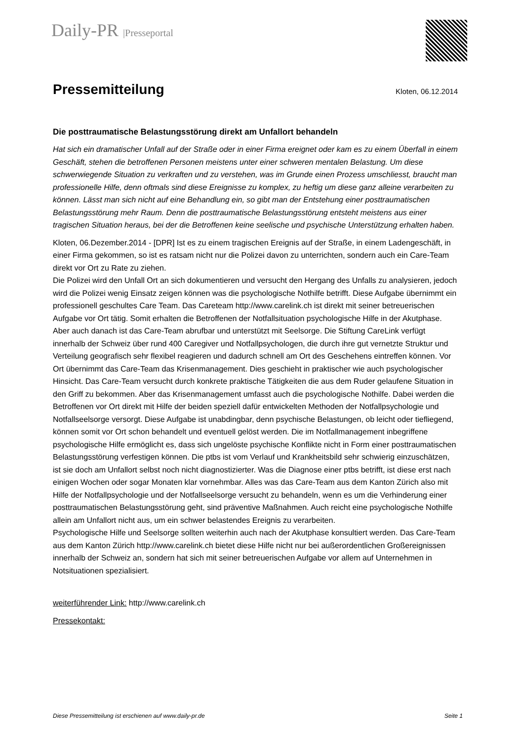Daily-PR |Presseportal
Pressemitteilung
Kloten, 06.12.2014
Die posttraumatische Belastungsstörung direkt am Unfallort behandeln
Hat sich ein dramatischer Unfall auf der Straße oder in einer Firma ereignet oder kam es zu einem Überfall in einem Geschäft, stehen die betroffenen Personen meistens unter einer schweren mentalen Belastung. Um diese schwerwiegende Situation zu verkraften und zu verstehen, was im Grunde einen Prozess umschliesst, braucht man professionelle Hilfe, denn oftmals sind diese Ereignisse zu komplex, zu heftig um diese ganz alleine verarbeiten zu können. Lässt man sich nicht auf eine Behandlung ein, so gibt man der Entstehung einer posttraumatischen Belastungsstörung mehr Raum. Denn die posttraumatische Belastungsstörung entsteht meistens aus einer tragischen Situation heraus, bei der die Betroffenen keine seelische und psychische Unterstützung erhalten haben.
Kloten, 06.Dezember.2014 - [DPR] Ist es zu einem tragischen Ereignis auf der Straße, in einem Ladengeschäft, in einer Firma gekommen, so ist es ratsam nicht nur die Polizei davon zu unterrichten, sondern auch ein Care-Team direkt vor Ort zu Rate zu ziehen.
Die Polizei wird den Unfall Ort an sich dokumentieren und versucht den Hergang des Unfalls zu analysieren, jedoch wird die Polizei wenig Einsatz zeigen können was die psychologische Nothilfe betrifft. Diese Aufgabe übernimmt ein professionell geschultes Care Team. Das Careteam http://www.carelink.ch ist direkt mit seiner betreuerischen Aufgabe vor Ort tätig. Somit erhalten die Betroffenen der Notfallsituation psychologische Hilfe in der Akutphase. Aber auch danach ist das Care-Team abrufbar und unterstützt mit Seelsorge. Die Stiftung CareLink verfügt innerhalb der Schweiz über rund 400 Caregiver und Notfallpsychologen, die durch ihre gut vernetzte Struktur und Verteilung geografisch sehr flexibel reagieren und dadurch schnell am Ort des Geschehens eintreffen können. Vor Ort übernimmt das Care-Team das Krisenmanagement. Dies geschieht in praktischer wie auch psychologischer Hinsicht. Das Care-Team versucht durch konkrete praktische Tätigkeiten die aus dem Ruder gelaufene Situation in den Griff zu bekommen. Aber das Krisenmanagement umfasst auch die psychologische Nothilfe. Dabei werden die Betroffenen vor Ort direkt mit Hilfe der beiden speziell dafür entwickelten Methoden der Notfallpsychologie und Notfallseelsorge versorgt. Diese Aufgabe ist unabdingbar, denn psychische Belastungen, ob leicht oder tiefliegend, können somit vor Ort schon behandelt und eventuell gelöst werden. Die im Notfallmanagement inbegriffene psychologische Hilfe ermöglicht es, dass sich ungelöste psychische Konflikte nicht in Form einer posttraumatischen Belastungsstörung verfestigen können. Die ptbs ist vom Verlauf und Krankheitsbild sehr schwierig einzuschätzen, ist sie doch am Unfallort selbst noch nicht diagnostizierter. Was die Diagnose einer ptbs betrifft, ist diese erst nach einigen Wochen oder sogar Monaten klar vornehmbar. Alles was das Care-Team aus dem Kanton Zürich also mit Hilfe der Notfallpsychologie und der Notfallseelsorge versucht zu behandeln, wenn es um die Verhinderung einer posttraumatischen Belastungsstörung geht, sind präventive Maßnahmen. Auch reicht eine psychologische Nothilfe allein am Unfallort nicht aus, um ein schwer belastendes Ereignis zu verarbeiten.
Psychologische Hilfe und Seelsorge sollten weiterhin auch nach der Akutphase konsultiert werden. Das Care-Team aus dem Kanton Zürich http://www.carelink.ch bietet diese Hilfe nicht nur bei außerordentlichen Großereignissen innerhalb der Schweiz an, sondern hat sich mit seiner betreuerischen Aufgabe vor allem auf Unternehmen in Notsituationen spezialisiert.
weiterführender Link: http://www.carelink.ch
Pressekontakt:
Diese Pressemitteilung ist erschienen auf www.daily-pr.de Seite 1